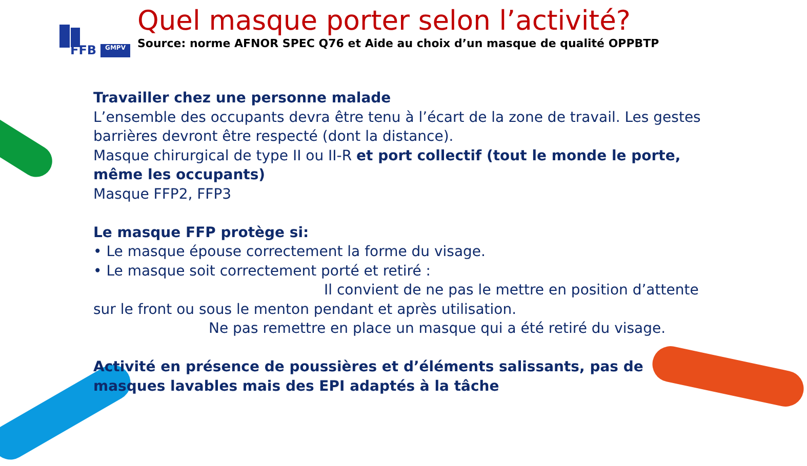FFB GMPV
Quel masque porter selon l’activité?
Source: norme AFNOR SPEC Q76 et Aide au choix d’un masque de qualité OPPBTP
Travailler chez une personne malade
L’ensemble des occupants devra être tenu à l’écart de la zone de travail. Les gestes barrières devront être respecté (dont la distance).
Masque chirurgical de type II ou II-R et port collectif (tout le monde le porte, même les occupants)
Masque FFP2, FFP3
Le masque FFP protège si:
• Le masque épouse correctement la forme du visage.
• Le masque soit correctement porté et retiré :
Il convient de ne pas le mettre en position d’attente sur le front ou sous le menton pendant et après utilisation.
Ne pas remettre en place un masque qui a été retiré du visage.
Activité en présence de poussières et d’éléments salissants, pas de masques lavables mais des EPI adaptés à la tâche